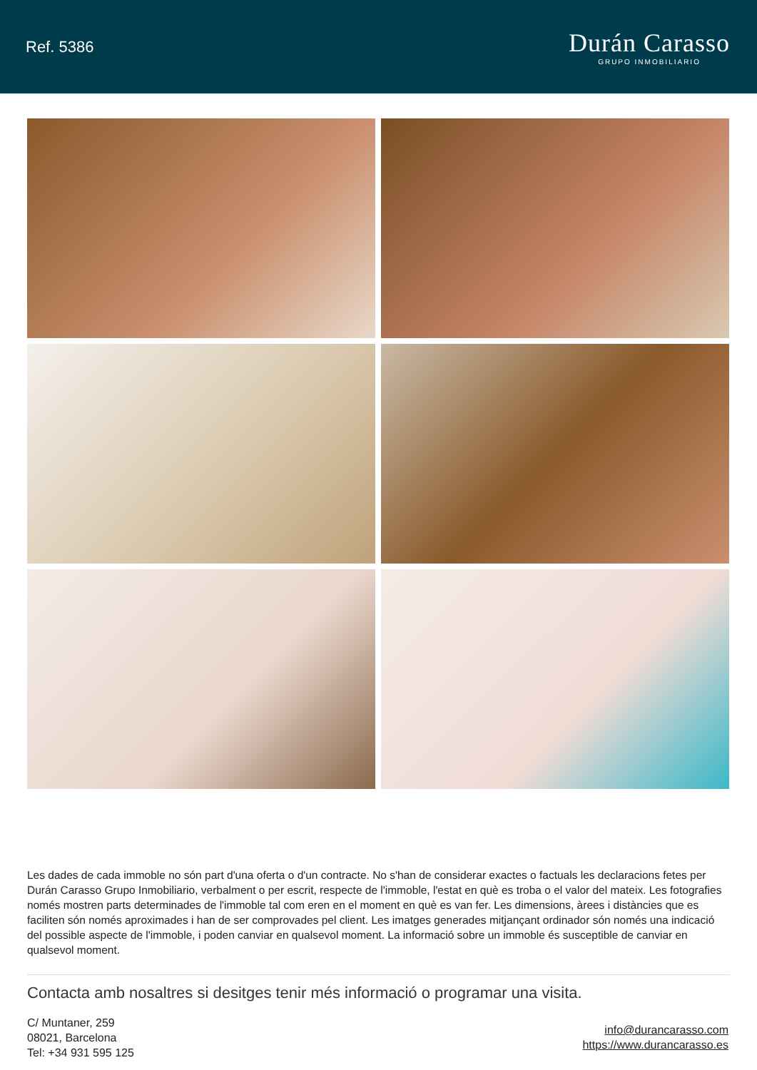Ref. 5386
Durán Carasso
GRUPO INMOBILIARIO
Les dades de cada immoble no són part d'una oferta o d'un contracte. No s'han de considerar exactes o factuals les declaracions fetes per Durán Carasso Grupo Inmobiliario, verbalment o per escrit, respecte de l'immoble, l'estat en què es troba o el valor del mateix. Les fotografies només mostren parts determinades de l'immoble tal com eren en el moment en què es van fer. Les dimensions, àrees i distàncies que es faciliten són només aproximades i han de ser comprovades pel client. Les imatges generades mitjançant ordinador són només una indicació del possible aspecte de l'immoble, i poden canviar en qualsevol moment. La informació sobre un immoble és susceptible de canviar en qualsevol moment.
Contacta amb nosaltres si desitges tenir més informació o programar una visita.
C/ Muntaner, 259
08021, Barcelona
Tel: +34 931 595 125
info@durancarasso.com
https://www.durancarasso.es